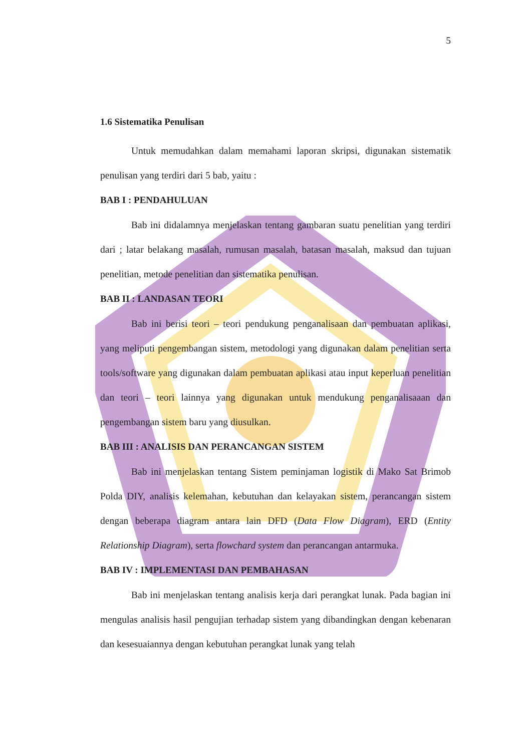5
1.6 Sistematika Penulisan
Untuk memudahkan dalam memahami laporan skripsi, digunakan sistematik penulisan yang terdiri dari 5 bab, yaitu :
BAB I : PENDAHULUAN
Bab ini didalamnya menjelaskan tentang gambaran suatu penelitian yang terdiri dari ; latar belakang masalah, rumusan masalah, batasan masalah, maksud dan tujuan penelitian, metode penelitian dan sistematika penulisan.
BAB II : LANDASAN TEORI
Bab ini berisi teori – teori pendukung penganalisaan dan pembuatan aplikasi, yang meliputi pengembangan sistem, metodologi yang digunakan dalam penelitian serta tools/software yang digunakan dalam pembuatan aplikasi atau input keperluan penelitian dan teori – teori lainnya yang digunakan untuk mendukung penganalisaaan dan pengembangan sistem baru yang diusulkan.
BAB III : ANALISIS DAN PERANCANGAN SISTEM
Bab ini menjelaskan tentang Sistem peminjaman logistik di Mako Sat Brimob Polda DIY, analisis kelemahan, kebutuhan dan kelayakan sistem, perancangan sistem dengan beberapa diagram antara lain DFD (Data Flow Diagram), ERD (Entity Relationship Diagram), serta flowchard system dan perancangan antarmuka.
BAB IV : IMPLEMENTASI DAN PEMBAHASAN
Bab ini menjelaskan tentang analisis kerja dari perangkat lunak. Pada bagian ini mengulas analisis hasil pengujian terhadap sistem yang dibandingkan dengan kebenaran dan kesesuaiannya dengan kebutuhan perangkat lunak yang telah